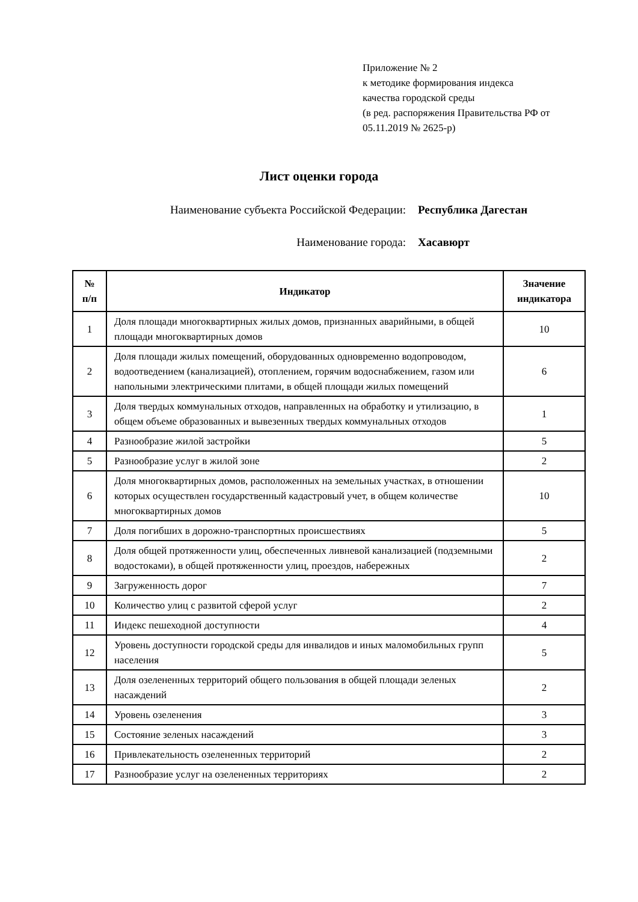Приложение № 2
к методике формирования индекса
качества городской среды
(в ред. распоряжения Правительства РФ от
05.11.2019 № 2625-р)
Лист оценки города
Наименование субъекта Российской Федерации: Республика Дагестан
Наименование города: Хасавюрт
| № п/п | Индикатор | Значение индикатора |
| --- | --- | --- |
| 1 | Доля площади многоквартирных жилых домов, признанных аварийными, в общей площади многоквартирных домов | 10 |
| 2 | Доля площади жилых помещений, оборудованных одновременно водопроводом, водоотведением (канализацией), отоплением, горячим водоснабжением, газом или напольными электрическими плитами, в общей площади жилых помещений | 6 |
| 3 | Доля твердых коммунальных отходов, направленных на обработку и утилизацию, в общем объеме образованных и вывезенных твердых коммунальных отходов | 1 |
| 4 | Разнообразие жилой застройки | 5 |
| 5 | Разнообразие услуг в жилой зоне | 2 |
| 6 | Доля многоквартирных домов, расположенных на земельных участках, в отношении которых осуществлен государственный кадастровый учет, в общем количестве многоквартирных домов | 10 |
| 7 | Доля погибших в дорожно-транспортных происшествиях | 5 |
| 8 | Доля общей протяженности улиц, обеспеченных ливневой канализацией (подземными водостоками), в общей протяженности улиц, проездов, набережных | 2 |
| 9 | Загруженность дорог | 7 |
| 10 | Количество улиц с развитой сферой услуг | 2 |
| 11 | Индекс пешеходной доступности | 4 |
| 12 | Уровень доступности городской среды для инвалидов и иных маломобильных групп населения | 5 |
| 13 | Доля озелененных территорий общего пользования в общей площади зеленых насаждений | 2 |
| 14 | Уровень озеленения | 3 |
| 15 | Состояние зеленых насаждений | 3 |
| 16 | Привлекательность озелененных территорий | 2 |
| 17 | Разнообразие услуг на озелененных территориях | 2 |